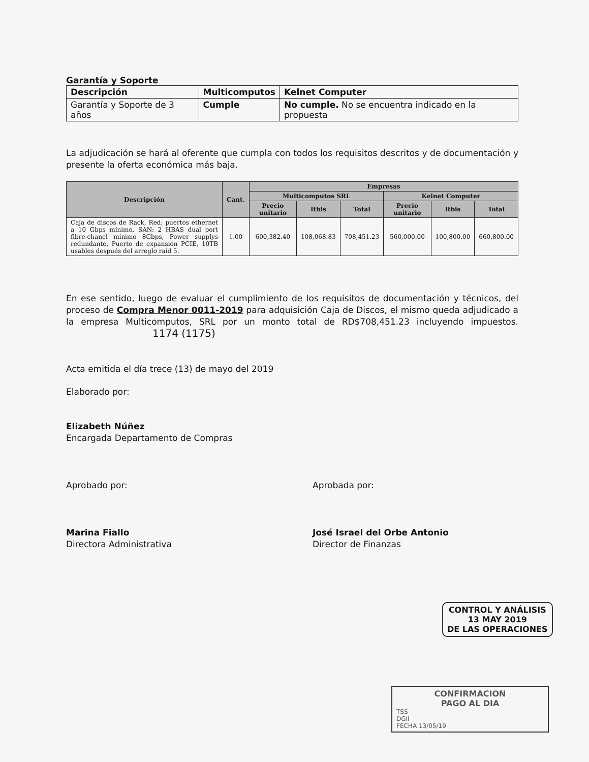Garantía y Soporte
| Descripción | Multicomputos | Kelnet Computer |
| --- | --- | --- |
| Garantía y Soporte de 3 años | Cumple | No cumple. No se encuentra indicado en la propuesta |
La adjudicación se hará al oferente que cumpla con todos los requisitos descritos y de documentación y presente la oferta económica más baja.
| Descripción | Cant. | Empresas | | | | | |
| --- | --- | --- | --- | --- | --- | --- | --- |
| | | Multicomputos SRL | | | Kelnet Computer | | |
| | | Precio unitario | Itbis | Total | Precio unitario | Itbis | Total |
| Caja de discos de Rack, Red: puertos ethernet a 10 Gbps mínimo. SAN: 2 HBAS dual port fibre-chanel mínimo 8Gbps, Power supplys redundante, Puerto de expansión PCIE, 10TB usables después del arreglo raid 5. | 1.00 | 600,382.40 | 108,068.83 | 708,451.23 | 560,000.00 | 100,800.00 | 660,800.00 |
En ese sentido, luego de evaluar el cumplimiento de los requisitos de documentación y técnicos, del proceso de Compra Menor 0011-2019 para adquisición Caja de Discos, el mismo queda adjudicado a la empresa Multicomputos, SRL por un monto total de RD$708,451.23 incluyendo impuestos. 1174 (1175)
Acta emitida el día trece (13) de mayo del 2019
Elaborado por:
Elizabeth Núñez
Encargada Departamento de Compras
Aprobado por:
Marina Fiallo
Directora Administrativa
Aprobada por:
José Israel del Orbe Antonio
Director de Finanzas
CONTROL Y ANÁLISIS
13 MAY 2019
DE LAS OPERACIONES
CONFIRMACION
PAGO AL DIA
TSS
DGII
FECHA 13/05/19